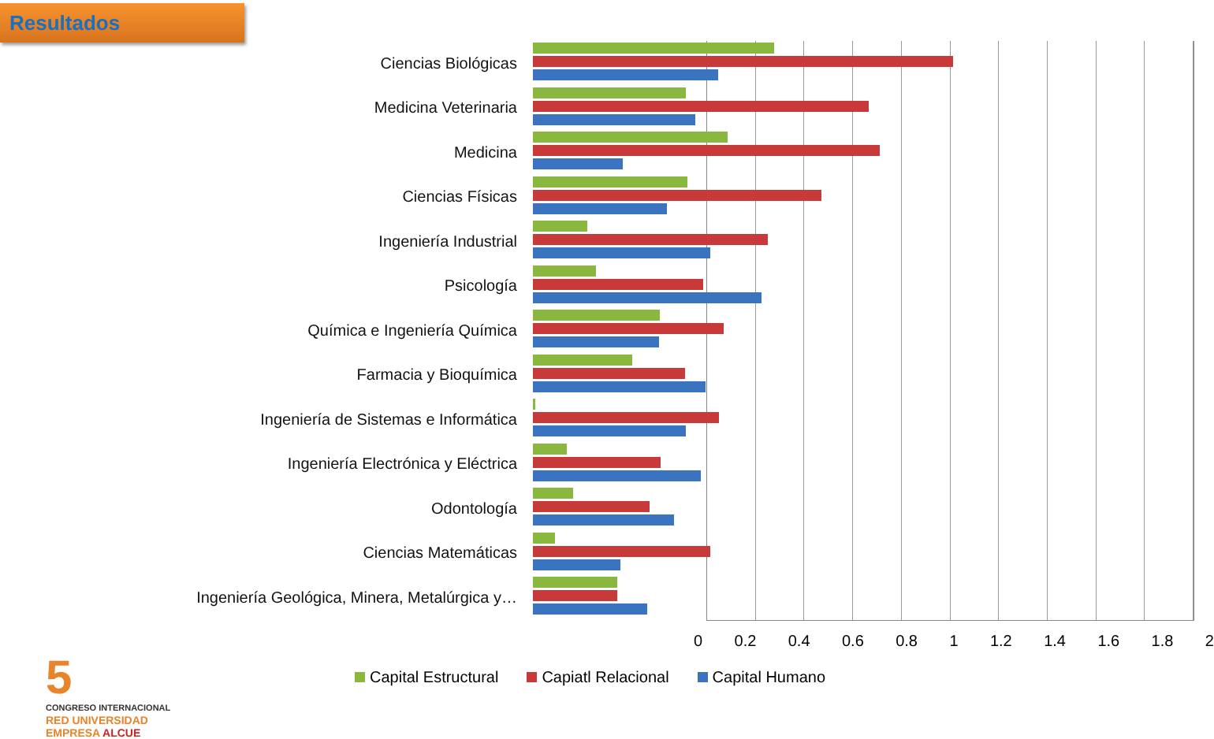Resultados
Ciencias Biológicas
Medicina Veterinaria
Medicina
Ciencias Físicas
Ingeniería Industrial
Psicología
Química e Ingeniería Química
Farmacia y Bioquímica
Ingeniería de Sistemas e Informática
Ingeniería Electrónica y Eléctrica
Odontología
Ciencias Matemáticas
Ingeniería Geológica, Minera, Metalúrgica y…
0 0.2 0.4 0.6 0.8 1 1.2 1.4 1.6 1.8 2
Capital Estructural Capiatl Relacional Capital Humano
5
CONGRESO INTERNACIONAL
RED UNIVERSIDAD
EMPRESA ALCUE